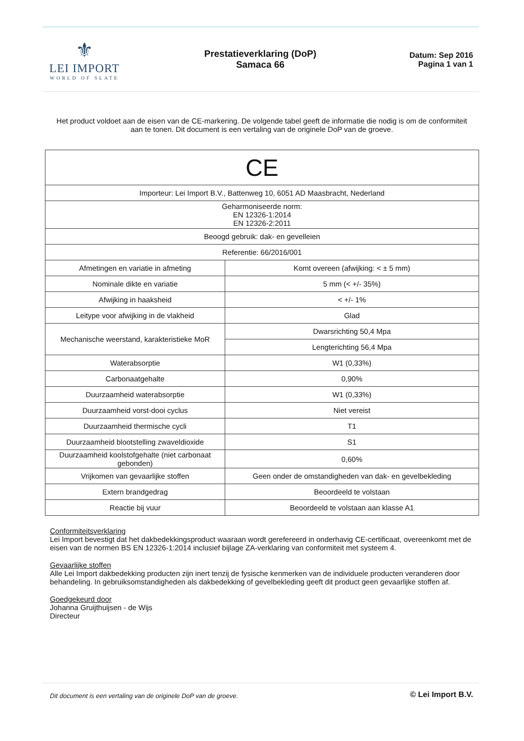⚜
LEI IMPORT
WORLD OF SLATE
Prestatieverklaring (DoP)
Samaca 66
Datum: Sep 2016
Pagina 1 van 1
Het product voldoet aan de eisen van de CE-markering. De volgende tabel geeft de informatie die nodig is om de conformiteit aan te tonen. Dit document is een vertaling van de originele DoP van de groeve.
| CE | |
| Importeur: Lei Import B.V., Battenweg 10, 6051 AD Maasbracht, Nederland | |
| Geharmoniseerde norm: EN 12326-1:2014 EN 12326-2:2011 | |
| Beoogd gebruik: dak- en gevelleien | |
| Referentie: 66/2016/001 | |
| Afmetingen en variatie in afmeting | Komt overeen (afwijking: < ± 5 mm) |
| Nominale dikte en variatie | 5 mm (< +/- 35%) |
| Afwijking in haaksheid | < +/- 1% |
| Leitype voor afwijking in de vlakheid | Glad |
| Mechanische weerstand, karakteristieke MoR | Dwarsrichting 50,4 Mpa |
| | Lengterichting 56,4 Mpa |
| Waterabsorptie | W1 (0,33%) |
| Carbonaatgehalte | 0,90% |
| Duurzaamheid waterabsorptie | W1 (0,33%) |
| Duurzaamheid vorst-dooi cyclus | Niet vereist |
| Duurzaamheid thermische cycli | T1 |
| Duurzaamheid blootstelling zwaveldioxide | S1 |
| Duurzaamheid koolstofgehalte (niet carbonaat gebonden) | 0,60% |
| Vrijkomen van gevaarlijke stoffen | Geen onder de omstandigheden van dak- en gevelbekleding |
| Extern brandgedrag | Beoordeeld te volstaan |
| Reactie bij vuur | Beoordeeld te volstaan aan klasse A1 |
Conformiteitsverklaring
Lei Import bevestigt dat het dakbedekkingsproduct waaraan wordt gerefereerd in onderhavig CE-certificaat, overeenkomt met de eisen van de normen BS EN 12326-1:2014 inclusief bijlage ZA-verklaring van conformiteit met systeem 4.
Gevaarlijke stoffen
Alle Lei Import dakbedekking producten zijn inert tenzij de fysische kenmerken van de individuele producten veranderen door behandeling. In gebruiksomstandigheden als dakbedekking of gevelbekleding geeft dit product geen gevaarlijke stoffen af.
Goedgekeurd door
Johanna Gruijthuijsen - de Wijs
Directeur
Dit document is een vertaling van de originele DoP van de groeve. © Lei Import B.V.